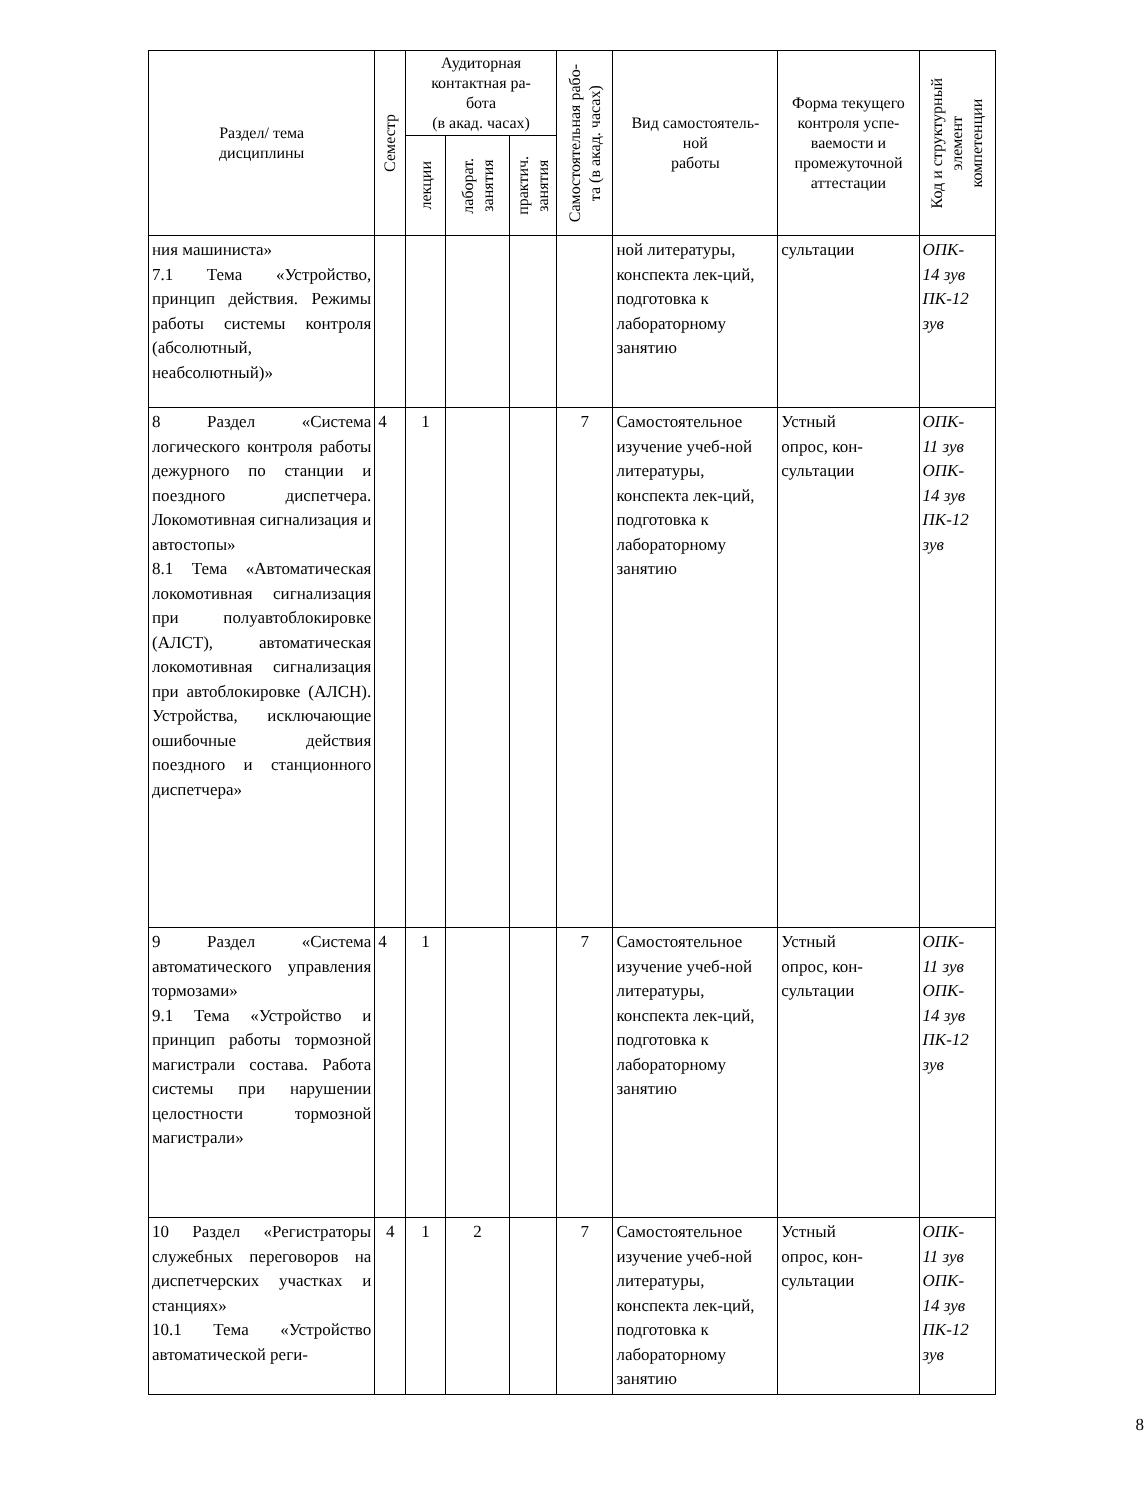| Раздел/ тема дисциплины | Семестр | Аудиторная контактная ра- бота (в акад. часах) | | | Самостоятельная рабо- та (в акад. часах) | Вид самостоятель- ной работы | Форма текущего контроля успе- ваемости и промежуточной аттестации | Код и структурный элемент компетенции |
| --- | --- | --- | --- | --- | --- | --- | --- | --- |
| | | лекции | лаборат. занятия | практич. занятия | | | | |
| ния машиниста» 7.1 Тема «Устройство, принцип действия. Режимы работы системы контроля (абсолютный, неабсолютный)» | | | | | | ной литературы, конспекта лек-ций, подготовка к лабораторному занятию | сультации | ОПК- 14 зув ПК-12 зув |
| 8 Раздел «Система логического контроля работы дежурного по станции и поездного диспетчера. Локомотивная сигнализация и автостопы» 8.1 Тема «Автоматическая локомотивная сигнализация при полуавтоблокировке (АЛСТ), автоматическая локомотивная сигнализация при автоблокировке (АЛСН). Устройства, исключающие ошибочные действия поездного и станционного диспетчера» | 4 | 1 | | | 7 | Самостоятельное изучение учеб-ной литературы, конспекта лек-ций, подготовка к лабораторному занятию | Устный опрос, кон- сультации | ОПК- 11 зув ОПК- 14 зув ПК-12 зув |
| 9 Раздел «Система автоматического управления тормозами» 9.1 Тема «Устройство и принцип работы тормозной магистрали состава. Работа системы при нарушении целостности тормозной магистрали» | 4 | 1 | | | 7 | Самостоятельное изучение учеб-ной литературы, конспекта лек-ций, подготовка к лабораторному занятию | Устный опрос, кон- сультации | ОПК- 11 зув ОПК- 14 зув ПК-12 зув |
| 10 Раздел «Регистраторы служебных переговоров на диспетчерских участках и станциях» 10.1 Тема «Устройство автоматической реги- | 4 | 1 | 2 | | 7 | Самостоятельное изучение учеб-ной литературы, конспекта лек-ций, подготовка к лабораторному занятию | Устный опрос, кон- сультации | ОПК- 11 зув ОПК- 14 зув ПК-12 зув |
8